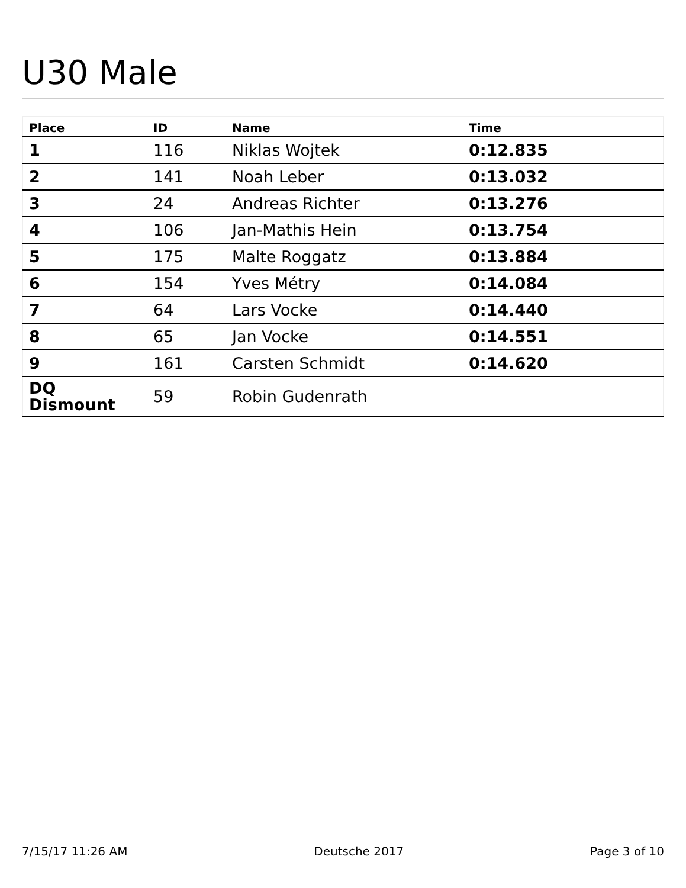U30 Male
| Place | ID | Name | Time |
| --- | --- | --- | --- |
| 1 | 116 | Niklas Wojtek | 0:12.835 |
| 2 | 141 | Noah Leber | 0:13.032 |
| 3 | 24 | Andreas Richter | 0:13.276 |
| 4 | 106 | Jan-Mathis Hein | 0:13.754 |
| 5 | 175 | Malte Roggatz | 0:13.884 |
| 6 | 154 | Yves Métry | 0:14.084 |
| 7 | 64 | Lars Vocke | 0:14.440 |
| 8 | 65 | Jan Vocke | 0:14.551 |
| 9 | 161 | Carsten Schmidt | 0:14.620 |
| DQ Dismount | 59 | Robin Gudenrath | |
7/15/17 11:26 AM Deutsche 2017 Page 3 of 10